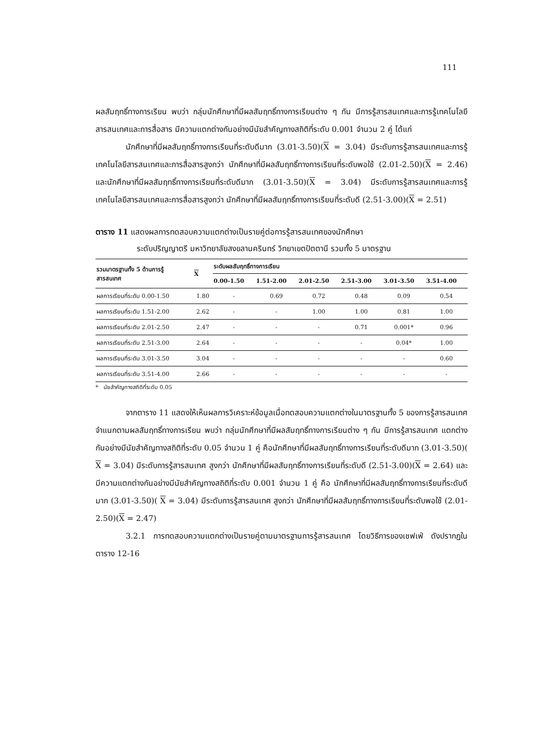111
ผลสัมฤทธิ์ทางการเรียน พบว่า กลุ่มนักศึกษาที่มีผลสัมฤทธิ์ทางการเรียนต่าง ๆ กัน มีการรู้สารสนเทศและการรู้เทคโนโลยีสารสนเทศและการสื่อสาร มีความแตกต่างกันอย่างมีนัยสำคัญทางสถิติที่ระดับ 0.001 จำนวน 2 คู่ ได้แก่
นักศึกษาที่มีผลสัมฤทธิ์ทางการเรียนที่ระดับดีมาก (3.01-3.50)(X = 3.04) มีระดับการรู้สารสนเทศและการรู้เทคโนโลยีสารสนเทศและการสื่อสารสูงกว่า นักศึกษาที่มีผลสัมฤทธิ์ทางการเรียนที่ระดับพอใช้ (2.01-2.50)(X = 2.46) และนักศึกษาที่มีผลสัมฤทธิ์ทางการเรียนที่ระดับดีมาก (3.01-3.50)(X = 3.04) มีระดับการรู้สารสนเทศและการรู้เทคโนโลยีสารสนเทศและการสื่อสารสูงกว่า นักศึกษาที่มีผลสัมฤทธิ์ทางการเรียนที่ระดับดี (2.51-3.00)(X = 2.51)
ตาราง 11 แสดงผลการทดสอบความแตกต่างเป็นรายคู่ต่อการรู้สารสนเทศของนักศึกษา
ระดับปริญญาตรี มหาวิทยาลัยสงขลานครินทร์ วิทยาเขตปัตตานี รวมทั้ง 5 มาตรฐาน
| รวมมาตรฐานทั้ง 5 ด้านการรู้ สารสนเทศ | X | ระดับผลสัมฤทธิ์ทางการเรียน | | | | | |
| --- | --- | --- | --- | --- | --- | --- | --- |
| | | 0.00-1.50 | 1.51-2.00 | 2.01-2.50 | 2.51-3.00 | 3.01-3.50 | 3.51-4.00 |
| ผลการเรียนที่ระดับ 0.00-1.50 | 1.80 | - | 0.69 | 0.72 | 0.48 | 0.09 | 0.54 |
| ผลการเรียนที่ระดับ 1.51-2.00 | 2.62 | - | - | 1.00 | 1.00 | 0.81 | 1.00 |
| ผลการเรียนที่ระดับ 2.01-2.50 | 2.47 | - | - | - | 0.71 | 0.001* | 0.96 |
| ผลการเรียนที่ระดับ 2.51-3.00 | 2.64 | - | - | - | - | 0.04* | 1.00 |
| ผลการเรียนที่ระดับ 3.01-3.50 | 3.04 | - | - | - | - | - | 0.60 |
| ผลการเรียนที่ระดับ 3.51-4.00 | 2.66 | - | - | - | - | - | - |
* นัยสำคัญทางสถิติที่ระดับ 0.05
จากตาราง 11 แสดงให้เห็นผลการวิเคราะห์ข้อมูลเมื่อทดสอบความแตกต่างในมาตรฐานทั้ง 5 ของการรู้สารสนเทศ จำแนกตามผลสัมฤทธิ์ทางการเรียน พบว่า กลุ่มนักศึกษาที่มีผลสัมฤทธิ์ทางการเรียนต่าง ๆ กัน มีการรู้สารสนเทศ แตกต่างกันอย่างมีนัยสำคัญทางสถิติที่ระดับ 0.05 จำนวน 1 คู่ คือนักศึกษาที่มีผลสัมฤทธิ์ทางการเรียนที่ระดับดีมาก (3.01-3.50)( X = 3.04) มีระดับการรู้สารสนเทศ สูงกว่า นักศึกษาที่มีผลสัมฤทธิ์ทางการเรียนที่ระดับดี (2.51-3.00)(X = 2.64) และมีความแตกต่างกันอย่างมีนัยสำคัญทางสถิติที่ระดับ 0.001 จำนวน 1 คู่ คือ นักศึกษาที่มีผลสัมฤทธิ์ทางการเรียนที่ระดับดีมาก (3.01-3.50)( X = 3.04) มีระดับการรู้สารสนเทศ สูงกว่า นักศึกษาที่มีผลสัมฤทธิ์ทางการเรียนที่ระดับพอใช้ (2.01-2.50)(X = 2.47)
3.2.1 การทดสอบความแตกต่างเป็นรายคู่ตามมาตรฐานการรู้สารสนเทศ โดยวิธีการของเชฟเฟ่ ดังปรากฏในตาราง 12-16